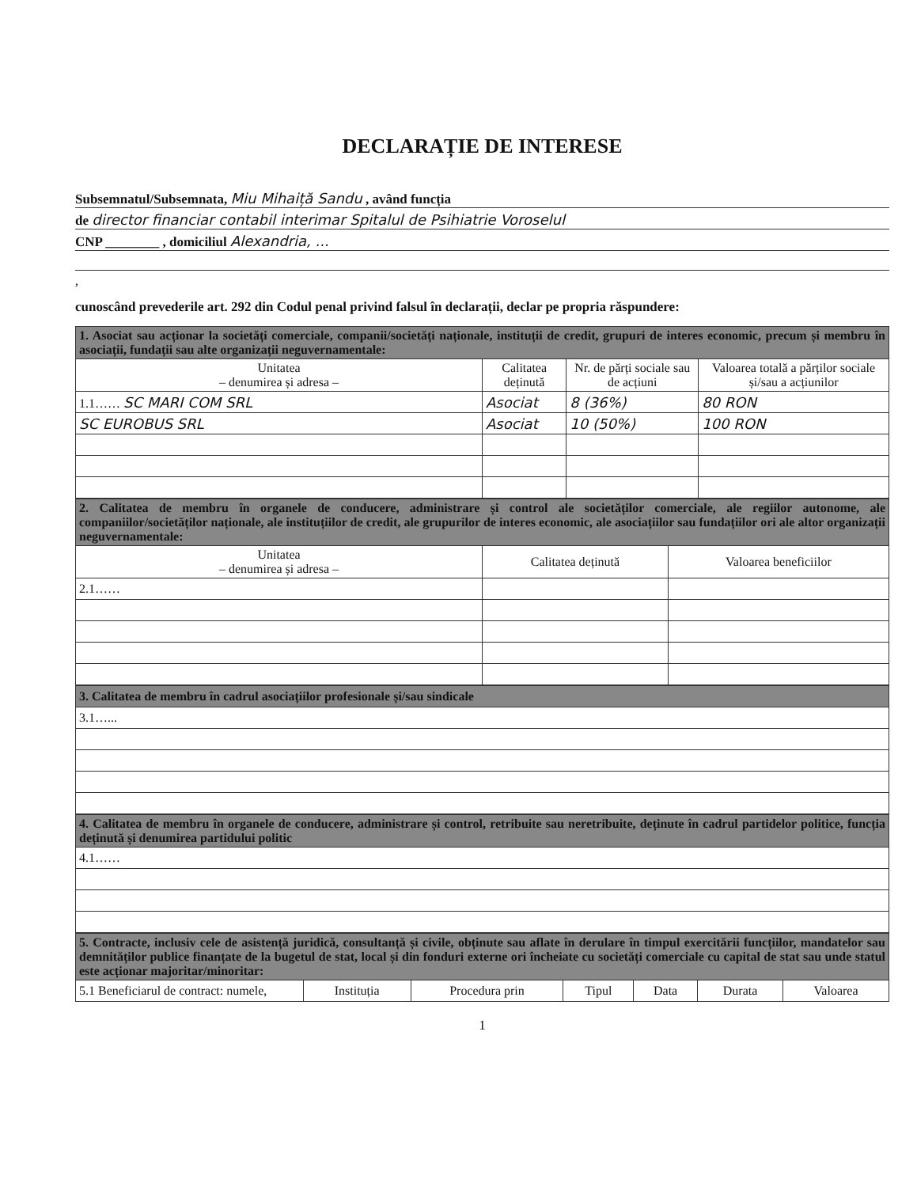DECLARAȚIE DE INTERESE
Subsemnatul/Subsemnata, Miu Mihaiță Sandu , având funcția
de director financiar contabil interimar Spitalul de Psihiatrie Voroselul
CNP ________ , domiciliul Alexandria, ...
,
cunoscând prevederile art. 292 din Codul penal privind falsul în declarații, declar pe propria răspundere:
| 1. Asociat sau acționar la societăți comerciale, companii/societăți naționale, instituții de credit, grupuri de interes economic, precum și membru în asociații, fundații sau alte organizații neguvernamentale: | | | |
| Unitatea – denumirea și adresa – | Calitatea deținută | Nr. de părți sociale sau de acțiuni | Valoarea totală a părților sociale și/sau a acțiunilor |
| 1.1…… SC MARI COM SRL | Asociat | 8 (36%) | 80 RON |
| SC EUROBUS SRL | Asociat | 10 (50%) | 100 RON |
| 2. Calitatea de membru în organele de conducere, administrare și control ale societăților comerciale, ale regiilor autonome, ale companiilor/societăților naționale, ale instituțiilor de credit, ale grupurilor de interes economic, ale asociațiilor sau fundațiilor ori ale altor organizații neguvernamentale: | | |
| Unitatea – denumirea și adresa – | Calitatea deținută | Valoarea beneficiilor |
| 2.1…… | | |
| 3. Calitatea de membru în cadrul asociațiilor profesionale și/sau sindicale |
| 3.1…... |
| 4. Calitatea de membru în organele de conducere, administrare și control, retribuite sau neretribuite, deținute în cadrul partidelor politice, funcția deținută și denumirea partidului politic |
| 4.1…… |
| 5. Contracte, inclusiv cele de asistență juridică, consultanță și civile, obținute sau aflate în derulare în timpul exercitării funcțiilor, mandatelor sau demnităților publice finanțate de la bugetul de stat, local și din fonduri externe ori încheiate cu societăți comerciale cu capital de stat sau unde statul este acționar majoritar/minoritar: | | | | | | |
| 5.1 Beneficiarul de contract: numele, | Instituția | Procedura prin | Tipul | Data | Durata | Valoarea |
1